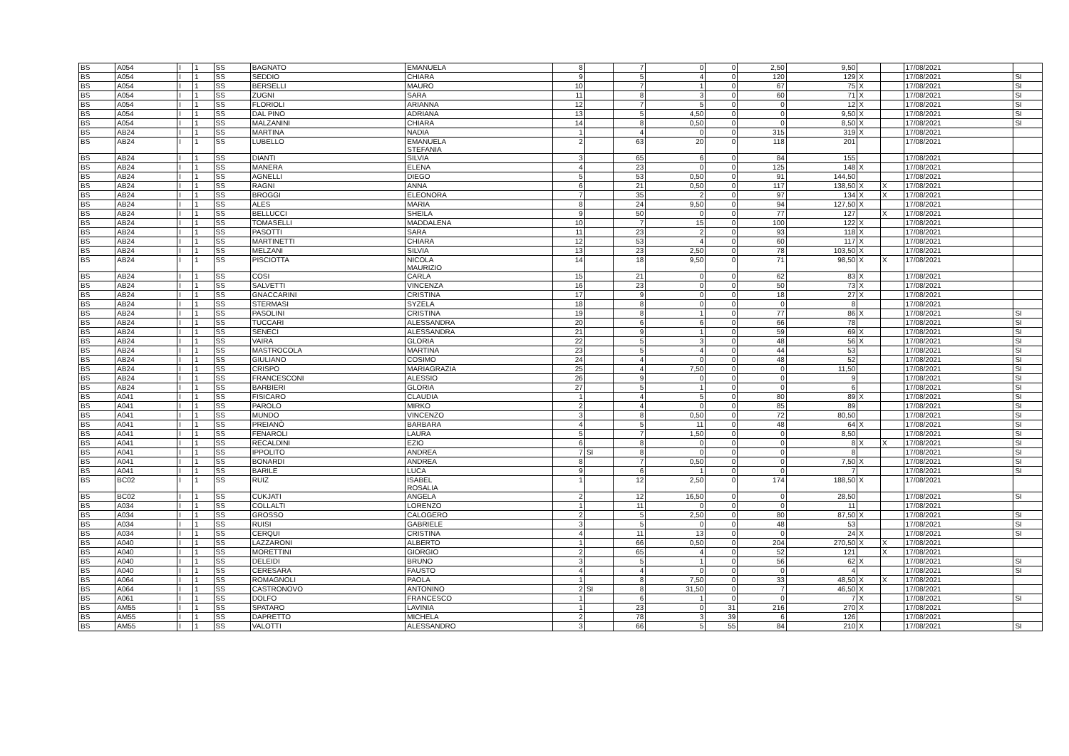| BS | A054 | I | 1 | SS | BAGNATO | EMANUELA | 8 | | 7 | 0 | 0 | 2,50 | 9,50 | | | 17/08/2021 | |
| BS | A054 | I | 1 | SS | SEDDIO | CHIARA | 9 | | 5 | 4 | 0 | 120 | 129 | X | | 17/08/2021 | SI |
| BS | A054 | I | 1 | SS | BERSELLI | MAURO | 10 | | 7 | 1 | 0 | 67 | 75 | X | | 17/08/2021 | SI |
| BS | A054 | I | 1 | SS | ZUGNI | SARA | 11 | | 8 | 3 | 0 | 60 | 71 | X | | 17/08/2021 | SI |
| BS | A054 | I | 1 | SS | FLORIOLI | ARIANNA | 12 | | 7 | 5 | 0 | 0 | 12 | X | | 17/08/2021 | SI |
| BS | A054 | I | 1 | SS | DAL PINO | ADRIANA | 13 | | 5 | 4,50 | 0 | 0 | 9,50 | X | | 17/08/2021 | SI |
| BS | A054 | I | 1 | SS | MALZANINI | CHIARA | 14 | | 8 | 0,50 | 0 | 0 | 8,50 | X | | 17/08/2021 | SI |
| BS | AB24 | I | 1 | SS | MARTINA | NADIA | 1 | | 4 | 0 | 0 | 315 | 319 | X | | 17/08/2021 | |
| BS | AB24 | I | 1 | SS | LUBELLO | EMANUELA STEFANIA | 2 | | 63 | 20 | 0 | 118 | 201 | | | 17/08/2021 | |
| BS | AB24 | I | 1 | SS | DIANTI | SILVIA | 3 | | 65 | 6 | 0 | 84 | 155 | | | 17/08/2021 | |
| BS | AB24 | I | 1 | SS | MANERA | ELENA | 4 | | 23 | 0 | 0 | 125 | 148 | X | | 17/08/2021 | |
| BS | AB24 | I | 1 | SS | AGNELLI | DIEGO | 5 | | 53 | 0,50 | 0 | 91 | 144,50 | | | 17/08/2021 | |
| BS | AB24 | I | 1 | SS | RAGNI | ANNA | 6 | | 21 | 0,50 | 0 | 117 | 138,50 | X | X | 17/08/2021 | |
| BS | AB24 | I | 1 | SS | BROGGI | ELEONORA | 7 | | 35 | 2 | 0 | 97 | 134 | X | X | 17/08/2021 | |
| BS | AB24 | I | 1 | SS | ALES | MARIA | 8 | | 24 | 9,50 | 0 | 94 | 127,50 | X | | 17/08/2021 | |
| BS | AB24 | I | 1 | SS | BELLUCCI | SHEILA | 9 | | 50 | 0 | 0 | 77 | 127 | | X | 17/08/2021 | |
| BS | AB24 | I | 1 | SS | TOMASELLI | MADDALENA | 10 | | 7 | 15 | 0 | 100 | 122 | X | | 17/08/2021 | |
| BS | AB24 | I | 1 | SS | PASOTTI | SARA | 11 | | 23 | 2 | 0 | 93 | 118 | X | | 17/08/2021 | |
| BS | AB24 | I | 1 | SS | MARTINETTI | CHIARA | 12 | | 53 | 4 | 0 | 60 | 117 | X | | 17/08/2021 | |
| BS | AB24 | I | 1 | SS | MELZANI | SILVIA | 13 | | 23 | 2,50 | 0 | 78 | 103,50 | X | | 17/08/2021 | |
| BS | AB24 | I | 1 | SS | PISCIOTTA | NICOLA MAURIZIO | 14 | | 18 | 9,50 | 0 | 71 | 98,50 | X | X | 17/08/2021 | |
| BS | AB24 | I | 1 | SS | COSI | CARLA | 15 | | 21 | 0 | 0 | 62 | 83 | X | | 17/08/2021 | |
| BS | AB24 | I | 1 | SS | SALVETTI | VINCENZA | 16 | | 23 | 0 | 0 | 50 | 73 | X | | 17/08/2021 | |
| BS | AB24 | I | 1 | SS | GNACCARINI | CRISTINA | 17 | | 9 | 0 | 0 | 18 | 27 | X | | 17/08/2021 | |
| BS | AB24 | I | 1 | SS | STERMASI | SYZELA | 18 | | 8 | 0 | 0 | 0 | 8 | | | 17/08/2021 | |
| BS | AB24 | I | 1 | SS | PASOLINI | CRISTINA | 19 | | 8 | 1 | 0 | 77 | 86 | X | | 17/08/2021 | SI |
| BS | AB24 | I | 1 | SS | TUCCARI | ALESSANDRA | 20 | | 6 | 6 | 0 | 66 | 78 | | | 17/08/2021 | SI |
| BS | AB24 | I | 1 | SS | SENECI | ALESSANDRA | 21 | | 9 | 1 | 0 | 59 | 69 | X | | 17/08/2021 | SI |
| BS | AB24 | I | 1 | SS | VAIRA | GLORIA | 22 | | 5 | 3 | 0 | 48 | 56 | X | | 17/08/2021 | SI |
| BS | AB24 | I | 1 | SS | MASTROCOLA | MARTINA | 23 | | 5 | 4 | 0 | 44 | 53 | | | 17/08/2021 | SI |
| BS | AB24 | I | 1 | SS | GIULIANO | COSIMO | 24 | | 4 | 0 | 0 | 48 | 52 | | | 17/08/2021 | SI |
| BS | AB24 | I | 1 | SS | CRISPO | MARIAGRAZIA | 25 | | 4 | 7,50 | 0 | 0 | 11,50 | | | 17/08/2021 | SI |
| BS | AB24 | I | 1 | SS | FRANCESCONI | ALESSIO | 26 | | 9 | 0 | 0 | 0 | 9 | | | 17/08/2021 | SI |
| BS | AB24 | I | 1 | SS | BARBIERI | GLORIA | 27 | | 5 | 1 | 0 | 0 | 6 | | | 17/08/2021 | SI |
| BS | A041 | I | 1 | SS | FISICARO | CLAUDIA | 1 | | 4 | 5 | 0 | 80 | 89 | X | | 17/08/2021 | SI |
| BS | A041 | I | 1 | SS | PAROLO | MIRKO | 2 | | 4 | 0 | 0 | 85 | 89 | | | 17/08/2021 | SI |
| BS | A041 | I | 1 | SS | MUNDO | VINCENZO | 3 | | 8 | 0,50 | 0 | 72 | 80,50 | | | 17/08/2021 | SI |
| BS | A041 | I | 1 | SS | PREIANÒ | BARBARA | 4 | | 5 | 11 | 0 | 48 | 64 | X | | 17/08/2021 | SI |
| BS | A041 | I | 1 | SS | FENAROLI | LAURA | 5 | | 7 | 1,50 | 0 | 0 | 8,50 | | | 17/08/2021 | SI |
| BS | A041 | I | 1 | SS | RECALDINI | EZIO | 6 | | 8 | 0 | 0 | 0 | 8 | X | X | 17/08/2021 | SI |
| BS | A041 | I | 1 | SS | IPPOLITO | ANDREA | 7 | SI | 8 | 0 | 0 | 0 | 8 | | | 17/08/2021 | SI |
| BS | A041 | I | 1 | SS | BONARDI | ANDREA | 8 | | 7 | 0,50 | 0 | 0 | 7,50 | X | | 17/08/2021 | SI |
| BS | A041 | I | 1 | SS | BARILE | LUCA | 9 | | 6 | 1 | 0 | 0 | 7 | | | 17/08/2021 | SI |
| BS | BC02 | I | 1 | SS | RUIZ | ISABEL ROSALIA | 1 | | 12 | 2,50 | 0 | 174 | 188,50 | X | | 17/08/2021 | |
| BS | BC02 | I | 1 | SS | CUKJATI | ANGELA | 2 | | 12 | 16,50 | 0 | 0 | 28,50 | | | 17/08/2021 | SI |
| BS | A034 | I | 1 | SS | COLLALTI | LORENZO | 1 | | 11 | 0 | 0 | 0 | 11 | | | 17/08/2021 | |
| BS | A034 | I | 1 | SS | GROSSO | CALOGERO | 2 | | 5 | 2,50 | 0 | 80 | 87,50 | X | | 17/08/2021 | SI |
| BS | A034 | I | 1 | SS | RUISI | GABRIELE | 3 | | 5 | 0 | 0 | 48 | 53 | | | 17/08/2021 | SI |
| BS | A034 | I | 1 | SS | CERQUI | CRISTINA | 4 | | 11 | 13 | 0 | 0 | 24 | X | | 17/08/2021 | SI |
| BS | A040 | I | 1 | SS | LAZZARONI | ALBERTO | 1 | | 66 | 0,50 | 0 | 204 | 270,50 | X | X | 17/08/2021 | |
| BS | A040 | I | 1 | SS | MORETTINI | GIORGIO | 2 | | 65 | 4 | 0 | 52 | 121 | | X | 17/08/2021 | |
| BS | A040 | I | 1 | SS | DELEIDI | BRUNO | 3 | | 5 | 1 | 0 | 56 | 62 | X | | 17/08/2021 | SI |
| BS | A040 | I | 1 | SS | CERESARA | FAUSTO | 4 | | 4 | 0 | 0 | 0 | 4 | | | 17/08/2021 | SI |
| BS | A064 | I | 1 | SS | ROMAGNOLI | PAOLA | 1 | | 8 | 7,50 | 0 | 33 | 48,50 | X | X | 17/08/2021 | |
| BS | A064 | I | 1 | SS | CASTRONOVO | ANTONINO | 2 | SI | 8 | 31,50 | 0 | 7 | 46,50 | X | | 17/08/2021 | |
| BS | A061 | I | 1 | SS | DOLFO | FRANCESCO | 1 | | 6 | 1 | 0 | 0 | 7 | X | | 17/08/2021 | SI |
| BS | AM55 | I | 1 | SS | SPATARO | LAVINIA | 1 | | 23 | 0 | 31 | 216 | 270 | X | | 17/08/2021 | |
| BS | AM55 | I | 1 | SS | DAPRETTO | MICHELA | 2 | | 78 | 3 | 39 | 6 | 126 | | | 17/08/2021 | |
| BS | AM55 | I | 1 | SS | VALOTTI | ALESSANDRO | 3 | | 66 | 5 | 55 | 84 | 210 | X | | 17/08/2021 | SI |